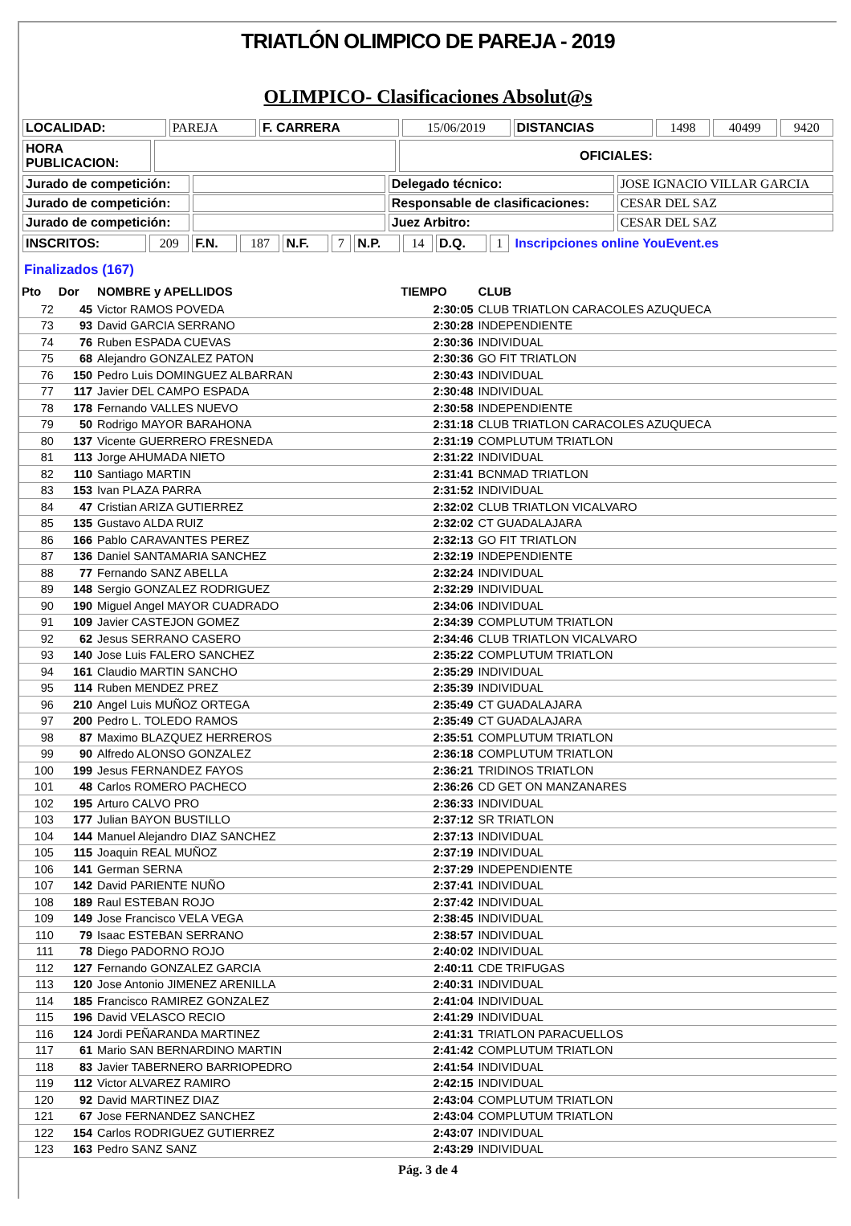TRIATLÓN OLIMPICO DE PAREJA - 2019
OLIMPICO- Clasificaciones Absolut@s
| LOCALIDAD: | PAREJA | F. CARRERA | 15/06/2019 | DISTANCIAS | 1498 | 40499 | 9420 |
| HORA PUBLICACION: | | OFICIALES: |
| Jurado de competición: | | Delegado técnico: | JOSE IGNACIO VILLAR GARCIA |
| Jurado de competición: | | Responsable de clasificaciones: | CESAR DEL SAZ |
| Jurado de competición: | | Juez Arbitro: | CESAR DEL SAZ |
| INSCRITOS: | 209 | F.N. | 187 | N.F. | 7 | N.P. | 14 | D.Q. | 1 | Inscripciones online YouEvent.es |
Finalizados (167)
| Pto | Dor | NOMBRE y APELLIDOS | TIEMPO | CLUB |
| --- | --- | --- | --- | --- |
| 72 | 45 | Victor RAMOS POVEDA | 2:30:05 | CLUB TRIATLON CARACOLES AZUQUECA |
| 73 | 93 | David GARCIA SERRANO | 2:30:28 | INDEPENDIENTE |
| 74 | 76 | Ruben ESPADA CUEVAS | 2:30:36 | INDIVIDUAL |
| 75 | 68 | Alejandro GONZALEZ PATON | 2:30:36 | GO FIT TRIATLON |
| 76 | 150 | Pedro Luis DOMINGUEZ ALBARRAN | 2:30:43 | INDIVIDUAL |
| 77 | 117 | Javier DEL CAMPO ESPADA | 2:30:48 | INDIVIDUAL |
| 78 | 178 | Fernando VALLES NUEVO | 2:30:58 | INDEPENDIENTE |
| 79 | 50 | Rodrigo MAYOR BARAHONA | 2:31:18 | CLUB TRIATLON CARACOLES AZUQUECA |
| 80 | 137 | Vicente GUERRERO FRESNEDA | 2:31:19 | COMPLUTUM TRIATLON |
| 81 | 113 | Jorge AHUMADA NIETO | 2:31:22 | INDIVIDUAL |
| 82 | 110 | Santiago MARTIN | 2:31:41 | BCNMAD TRIATLON |
| 83 | 153 | Ivan PLAZA PARRA | 2:31:52 | INDIVIDUAL |
| 84 | 47 | Cristian ARIZA GUTIERREZ | 2:32:02 | CLUB TRIATLON VICALVARO |
| 85 | 135 | Gustavo ALDA RUIZ | 2:32:02 | CT GUADALAJARA |
| 86 | 166 | Pablo CARAVANTES PEREZ | 2:32:13 | GO FIT TRIATLON |
| 87 | 136 | Daniel SANTAMARIA SANCHEZ | 2:32:19 | INDEPENDIENTE |
| 88 | 77 | Fernando SANZ ABELLA | 2:32:24 | INDIVIDUAL |
| 89 | 148 | Sergio GONZALEZ RODRIGUEZ | 2:32:29 | INDIVIDUAL |
| 90 | 190 | Miguel Angel MAYOR CUADRADO | 2:34:06 | INDIVIDUAL |
| 91 | 109 | Javier CASTEJON GOMEZ | 2:34:39 | COMPLUTUM TRIATLON |
| 92 | 62 | Jesus SERRANO CASERO | 2:34:46 | CLUB TRIATLON VICALVARO |
| 93 | 140 | Jose Luis FALERO SANCHEZ | 2:35:22 | COMPLUTUM TRIATLON |
| 94 | 161 | Claudio MARTIN SANCHO | 2:35:29 | INDIVIDUAL |
| 95 | 114 | Ruben MENDEZ PREZ | 2:35:39 | INDIVIDUAL |
| 96 | 210 | Angel Luis MUÑOZ ORTEGA | 2:35:49 | CT GUADALAJARA |
| 97 | 200 | Pedro L. TOLEDO RAMOS | 2:35:49 | CT GUADALAJARA |
| 98 | 87 | Maximo BLAZQUEZ HERREROS | 2:35:51 | COMPLUTUM TRIATLON |
| 99 | 90 | Alfredo ALONSO GONZALEZ | 2:36:18 | COMPLUTUM TRIATLON |
| 100 | 199 | Jesus FERNANDEZ FAYOS | 2:36:21 | TRIDINOS TRIATLON |
| 101 | 48 | Carlos ROMERO PACHECO | 2:36:26 | CD GET ON MANZANARES |
| 102 | 195 | Arturo CALVO PRO | 2:36:33 | INDIVIDUAL |
| 103 | 177 | Julian BAYON BUSTILLO | 2:37:12 | SR TRIATLON |
| 104 | 144 | Manuel Alejandro DIAZ SANCHEZ | 2:37:13 | INDIVIDUAL |
| 105 | 115 | Joaquin REAL MUÑOZ | 2:37:19 | INDIVIDUAL |
| 106 | 141 | German SERNA | 2:37:29 | INDEPENDIENTE |
| 107 | 142 | David PARIENTE NUÑO | 2:37:41 | INDIVIDUAL |
| 108 | 189 | Raul ESTEBAN ROJO | 2:37:42 | INDIVIDUAL |
| 109 | 149 | Jose Francisco VELA VEGA | 2:38:45 | INDIVIDUAL |
| 110 | 79 | Isaac ESTEBAN SERRANO | 2:38:57 | INDIVIDUAL |
| 111 | 78 | Diego PADORNO ROJO | 2:40:02 | INDIVIDUAL |
| 112 | 127 | Fernando GONZALEZ GARCIA | 2:40:11 | CDE TRIFUGAS |
| 113 | 120 | Jose Antonio JIMENEZ ARENILLA | 2:40:31 | INDIVIDUAL |
| 114 | 185 | Francisco RAMIREZ GONZALEZ | 2:41:04 | INDIVIDUAL |
| 115 | 196 | David VELASCO RECIO | 2:41:29 | INDIVIDUAL |
| 116 | 124 | Jordi PEÑARANDA MARTINEZ | 2:41:31 | TRIATLON PARACUELLOS |
| 117 | 61 | Mario SAN BERNARDINO MARTIN | 2:41:42 | COMPLUTUM TRIATLON |
| 118 | 83 | Javier TABERNERO BARRIOPEDRO | 2:41:54 | INDIVIDUAL |
| 119 | 112 | Victor ALVAREZ RAMIRO | 2:42:15 | INDIVIDUAL |
| 120 | 92 | David MARTINEZ DIAZ | 2:43:04 | COMPLUTUM TRIATLON |
| 121 | 67 | Jose FERNANDEZ SANCHEZ | 2:43:04 | COMPLUTUM TRIATLON |
| 122 | 154 | Carlos RODRIGUEZ GUTIERREZ | 2:43:07 | INDIVIDUAL |
| 123 | 163 | Pedro SANZ SANZ | 2:43:29 | INDIVIDUAL |
Pág. 3 de 4